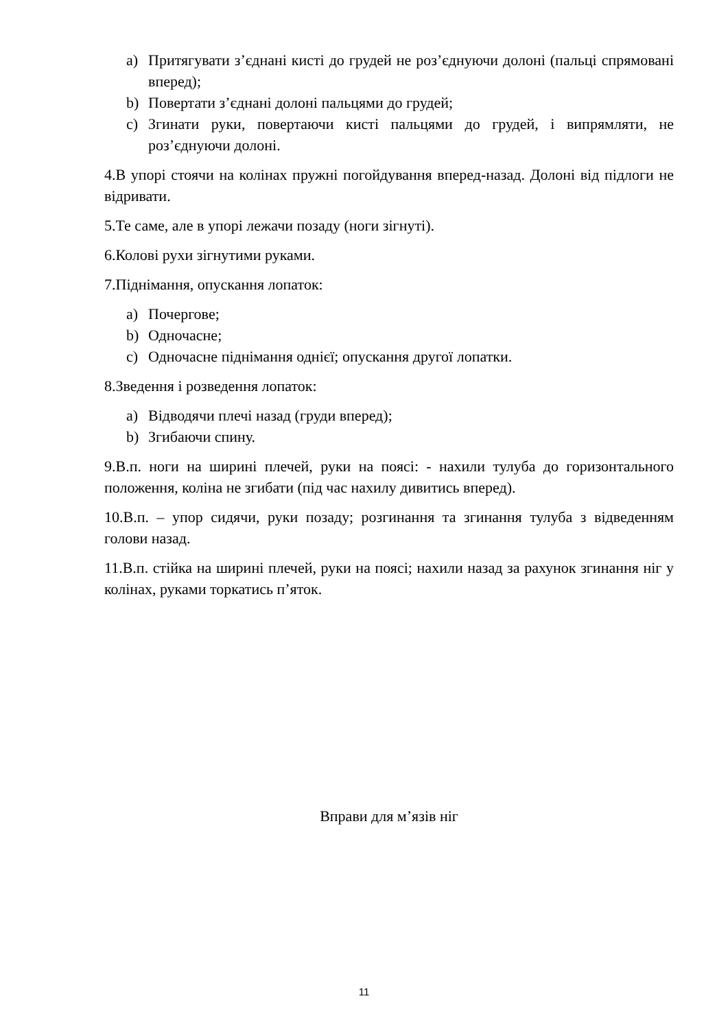a) Притягувати з’єднані кисті до грудей не роз’єднуючи долоні (пальці спрямовані вперед);
b) Повертати з’єднані долоні пальцями до грудей;
c) Згинати руки, повертаючи кисті пальцями до грудей, і випрямляти, не роз’єднуючи долоні.
4.В упорі стоячи на колінах пружні погойдування вперед-назад. Долоні від підлоги не відривати.
5.Те саме, але в упорі лежачи позаду (ноги зігнуті).
6.Колові рухи зігнутими руками.
7.Піднімання, опускання лопаток:
a) Почергове;
b) Одночасне;
c) Одночасне піднімання однієї; опускання другої лопатки.
8.Зведення і розведення лопаток:
a) Відводячи плечі назад (груди вперед);
b) Згибаючи спину.
9.В.п. ноги на ширині плечей, руки на поясі: - нахили тулуба до горизонтального положення, коліна не згибати (під час нахилу дивитись вперед).
10.В.п. – упор сидячи, руки позаду; розгинання та згинання тулуба з відведенням голови назад.
11.В.п. стійка на ширині плечей, руки на поясі; нахили назад за рахунок згинання ніг у колінах, руками торкатись п’яток.
Вправи для м’язів ніг
11